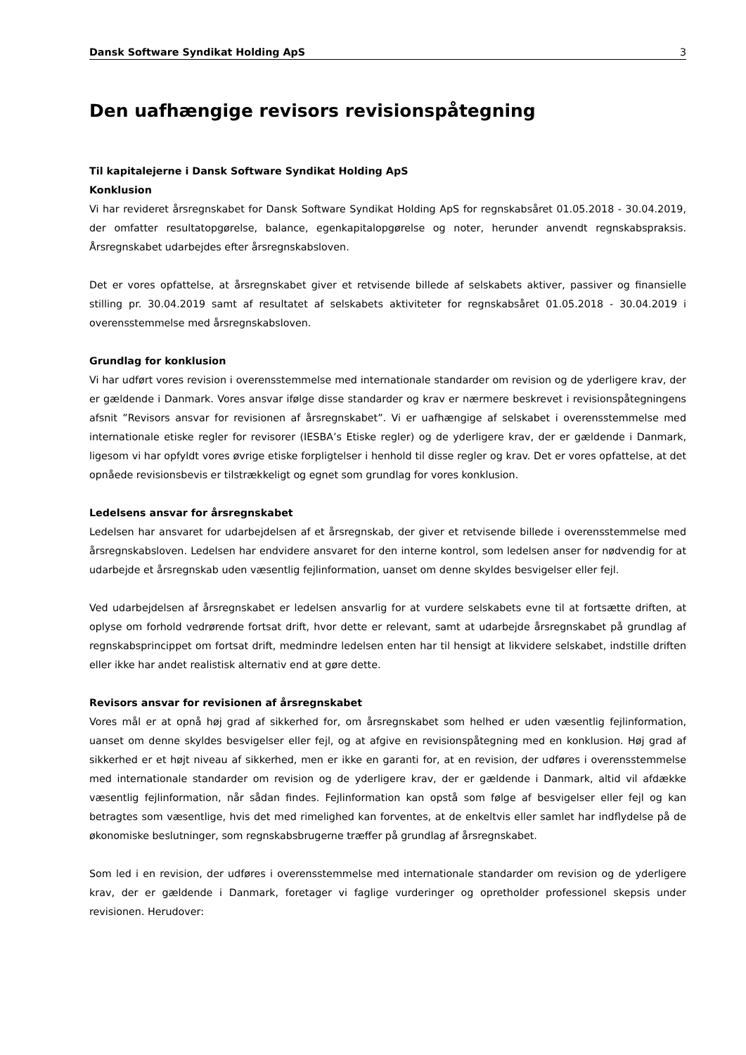Dansk Software Syndikat Holding ApS 3
Den uafhængige revisors revisionspåtegning
Til kapitalejerne i Dansk Software Syndikat Holding ApS
Konklusion
Vi har revideret årsregnskabet for Dansk Software Syndikat Holding ApS for regnskabsåret 01.05.2018 - 30.04.2019, der omfatter resultatopgørelse, balance, egenkapitalopgørelse og noter, herunder anvendt regnskabspraksis. Årsregnskabet udarbejdes efter årsregnskabsloven.
Det er vores opfattelse, at årsregnskabet giver et retvisende billede af selskabets aktiver, passiver og finansielle stilling pr. 30.04.2019 samt af resultatet af selskabets aktiviteter for regnskabsåret 01.05.2018 - 30.04.2019 i overensstemmelse med årsregnskabsloven.
Grundlag for konklusion
Vi har udført vores revision i overensstemmelse med internationale standarder om revision og de yderligere krav, der er gældende i Danmark. Vores ansvar ifølge disse standarder og krav er nærmere beskrevet i revisionspåtegningens afsnit ”Revisors ansvar for revisionen af årsregnskabet”. Vi er uafhængige af selskabet i overensstemmelse med internationale etiske regler for revisorer (IESBA’s Etiske regler) og de yderligere krav, der er gældende i Danmark, ligesom vi har opfyldt vores øvrige etiske forpligtelser i henhold til disse regler og krav. Det er vores opfattelse, at det opnåede revisionsbevis er tilstrækkeligt og egnet som grundlag for vores konklusion.
Ledelsens ansvar for årsregnskabet
Ledelsen har ansvaret for udarbejdelsen af et årsregnskab, der giver et retvisende billede i overensstemmelse med årsregnskabsloven. Ledelsen har endvidere ansvaret for den interne kontrol, som ledelsen anser for nødvendig for at udarbejde et årsregnskab uden væsentlig fejlinformation, uanset om denne skyldes besvigelser eller fejl.
Ved udarbejdelsen af årsregnskabet er ledelsen ansvarlig for at vurdere selskabets evne til at fortsætte driften, at oplyse om forhold vedrørende fortsat drift, hvor dette er relevant, samt at udarbejde årsregnskabet på grundlag af regnskabsprincippet om fortsat drift, medmindre ledelsen enten har til hensigt at likvidere selskabet, indstille driften eller ikke har andet realistisk alternativ end at gøre dette.
Revisors ansvar for revisionen af årsregnskabet
Vores mål er at opnå høj grad af sikkerhed for, om årsregnskabet som helhed er uden væsentlig fejlinformation, uanset om denne skyldes besvigelser eller fejl, og at afgive en revisionspåtegning med en konklusion. Høj grad af sikkerhed er et højt niveau af sikkerhed, men er ikke en garanti for, at en revision, der udføres i overensstemmelse med internationale standarder om revision og de yderligere krav, der er gældende i Danmark, altid vil afdække væsentlig fejlinformation, når sådan findes. Fejlinformation kan opstå som følge af besvigelser eller fejl og kan betragtes som væsentlige, hvis det med rimelighed kan forventes, at de enkeltvis eller samlet har indflydelse på de økonomiske beslutninger, som regnskabsbrugerne træffer på grundlag af årsregnskabet.
Som led i en revision, der udføres i overensstemmelse med internationale standarder om revision og de yderligere krav, der er gældende i Danmark, foretager vi faglige vurderinger og opretholder professionel skepsis under revisionen. Herudover: